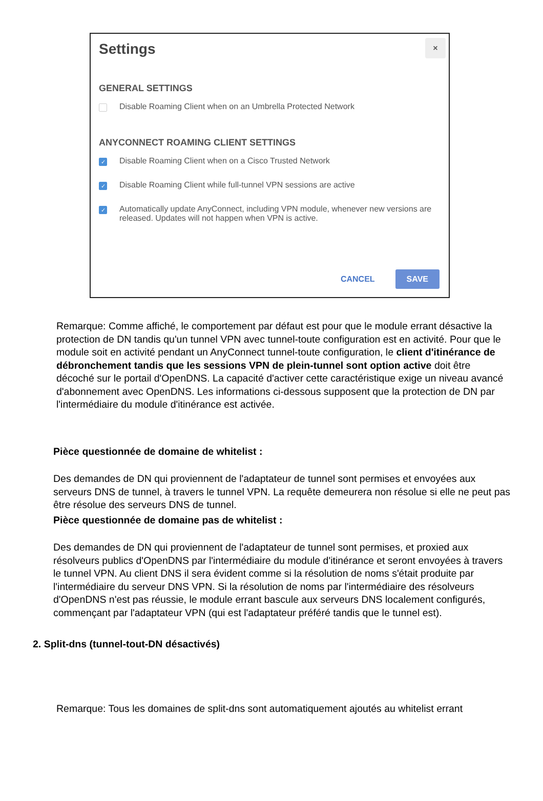Settings
×
GENERAL SETTINGS
Disable Roaming Client when on an Umbrella Protected Network
ANYCONNECT ROAMING CLIENT SETTINGS
✓ Disable Roaming Client when on a Cisco Trusted Network
✓ Disable Roaming Client while full-tunnel VPN sessions are active
✓ Automatically update AnyConnect, including VPN module, whenever new versions are released. Updates will not happen when VPN is active.
CANCEL SAVE
Remarque: Comme affiché, le comportement par défaut est pour que le module errant désactive la protection de DN tandis qu'un tunnel VPN avec tunnel-toute configuration est en activité. Pour que le module soit en activité pendant un AnyConnect tunnel-toute configuration, le client d'itinérance de débronchement tandis que les sessions VPN de plein-tunnel sont option active doit être décoché sur le portail d'OpenDNS. La capacité d'activer cette caractéristique exige un niveau avancé d'abonnement avec OpenDNS. Les informations ci-dessous supposent que la protection de DN par l'intermédiaire du module d'itinérance est activée.
Pièce questionnée de domaine de whitelist :
Des demandes de DN qui proviennent de l'adaptateur de tunnel sont permises et envoyées aux serveurs DNS de tunnel, à travers le tunnel VPN. La requête demeurera non résolue si elle ne peut pas être résolue des serveurs DNS de tunnel.
Pièce questionnée de domaine pas de whitelist :
Des demandes de DN qui proviennent de l'adaptateur de tunnel sont permises, et proxied aux résolveurs publics d'OpenDNS par l'intermédiaire du module d'itinérance et seront envoyées à travers le tunnel VPN. Au client DNS il sera évident comme si la résolution de noms s'était produite par l'intermédiaire du serveur DNS VPN. Si la résolution de noms par l'intermédiaire des résolveurs d'OpenDNS n'est pas réussie, le module errant bascule aux serveurs DNS localement configurés, commençant par l'adaptateur VPN (qui est l'adaptateur préféré tandis que le tunnel est).
2. Split-dns (tunnel-tout-DN désactivés)
Remarque: Tous les domaines de split-dns sont automatiquement ajoutés au whitelist errant